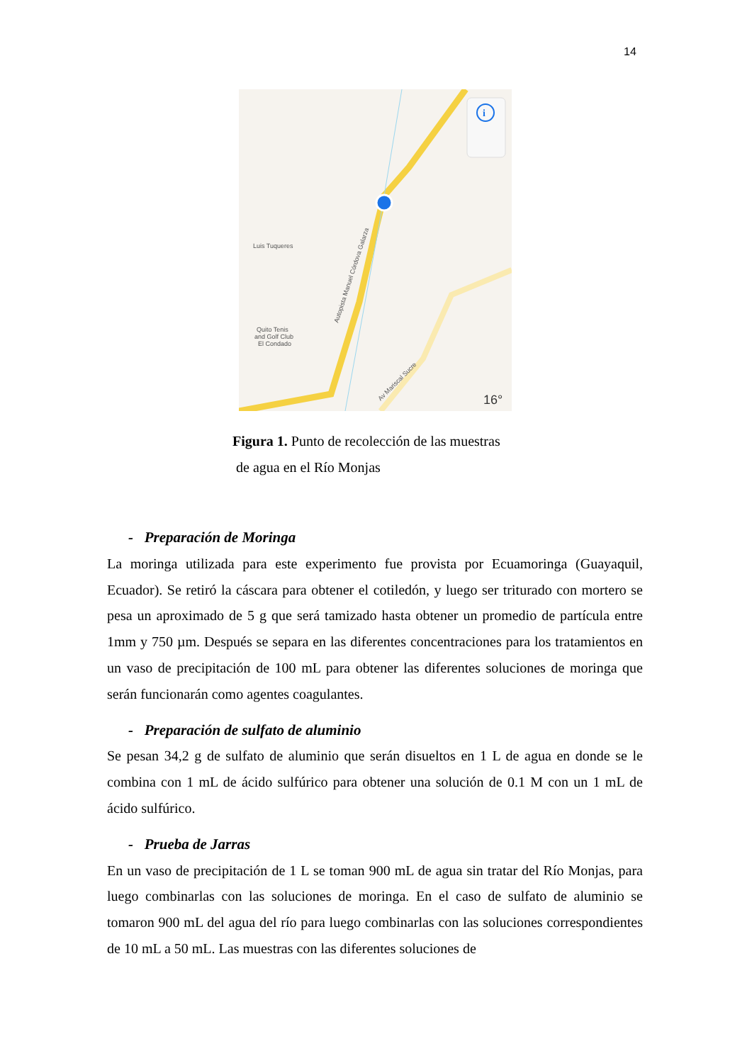14
i
Luis Tuqueres
Quito Tenis
and Golf Club
El Condado
Autopista Manuel Córdova Galarza
Av Mariscal Sucre
16°
Figura 1. Punto de recolección de las muestras
de agua en el Río Monjas
- Preparación de Moringa
La moringa utilizada para este experimento fue provista por Ecuamoringa (Guayaquil, Ecuador). Se retiró la cáscara para obtener el cotiledón, y luego ser triturado con mortero se pesa un aproximado de 5 g que será tamizado hasta obtener un promedio de partícula entre 1mm y 750 µm. Después se separa en las diferentes concentraciones para los tratamientos en un vaso de precipitación de 100 mL para obtener las diferentes soluciones de moringa que serán funcionarán como agentes coagulantes.
- Preparación de sulfato de aluminio
Se pesan 34,2 g de sulfato de aluminio que serán disueltos en 1 L de agua en donde se le combina con 1 mL de ácido sulfúrico para obtener una solución de 0.1 M con un 1 mL de ácido sulfúrico.
- Prueba de Jarras
En un vaso de precipitación de 1 L se toman 900 mL de agua sin tratar del Río Monjas, para luego combinarlas con las soluciones de moringa. En el caso de sulfato de aluminio se tomaron 900 mL del agua del río para luego combinarlas con las soluciones correspondientes de 10 mL a 50 mL. Las muestras con las diferentes soluciones de